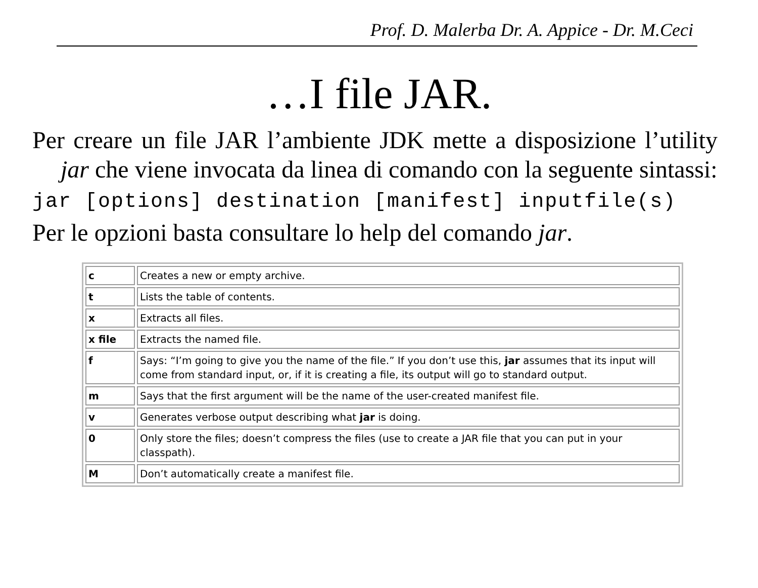Prof. D. Malerba Dr. A. Appice - Dr. M.Ceci
…I file JAR.
Per creare un file JAR l’ambiente JDK mette a disposizione l’utility jar che viene invocata da linea di comando con la seguente sintassi:
jar [options] destination [manifest] inputfile(s)
Per le opzioni basta consultare lo help del comando jar.
| c | Creates a new or empty archive. |
| t | Lists the table of contents. |
| x | Extracts all files. |
| x file | Extracts the named file. |
| f | Says: “I’m going to give you the name of the file.” If you don’t use this, jar assumes that its input will come from standard input, or, if it is creating a file, its output will go to standard output. |
| m | Says that the first argument will be the name of the user-created manifest file. |
| v | Generates verbose output describing what jar is doing. |
| 0 | Only store the files; doesn’t compress the files (use to create a JAR file that you can put in your classpath). |
| M | Don’t automatically create a manifest file. |